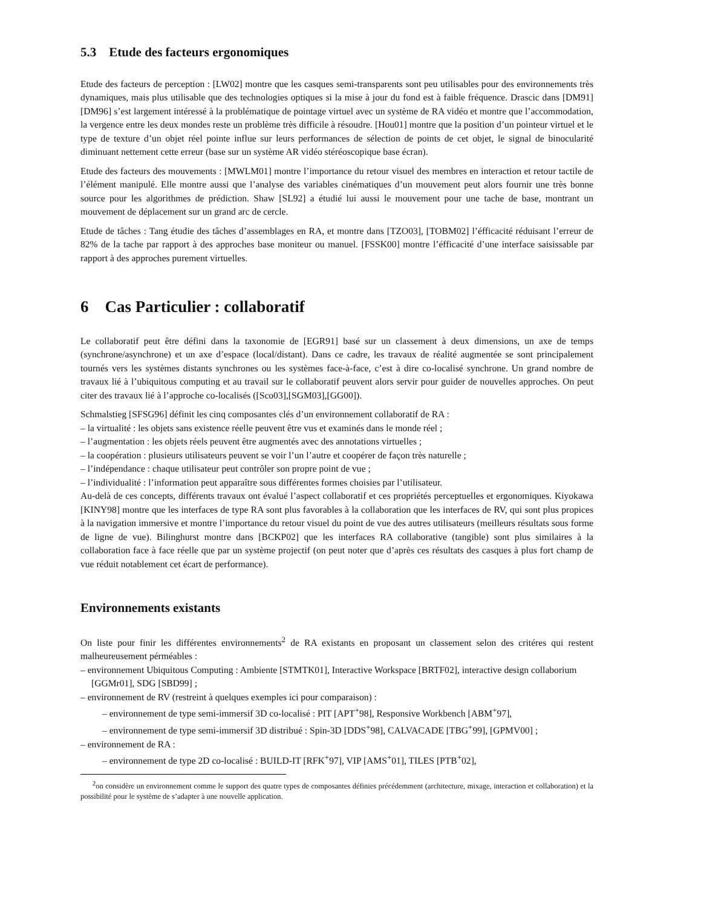5.3 Etude des facteurs ergonomiques
Etude des facteurs de perception : [LW02] montre que les casques semi-transparents sont peu utilisables pour des environnements très dynamiques, mais plus utilisable que des technologies optiques si la mise à jour du fond est à faible fréquence. Drascic dans [DM91] [DM96] s’est largement intéressé à la problématique de pointage virtuel avec un système de RA vidéo et montre que l’accommodation, la vergence entre les deux mondes reste un problème très difficile à résoudre. [Hou01] montre que la position d’un pointeur virtuel et le type de texture d’un objet réel pointe influe sur leurs performances de sélection de points de cet objet, le signal de binocularité diminuant nettement cette erreur (base sur un système AR vidéo stéréoscopique base écran).
Etude des facteurs des mouvements : [MWLM01] montre l’importance du retour visuel des membres en interaction et retour tactile de l’élément manipulé. Elle montre aussi que l’analyse des variables cinématiques d’un mouvement peut alors fournir une très bonne source pour les algorithmes de prédiction. Shaw [SL92] a étudié lui aussi le mouvement pour une tache de base, montrant un mouvement de déplacement sur un grand arc de cercle.
Etude de tâches : Tang étudie des tâches d’assemblages en RA, et montre dans [TZO03], [TOBM02] l’éfficacité réduisant l’erreur de 82% de la tache par rapport à des approches base moniteur ou manuel. [FSSK00] montre l’éfficacité d’une interface saisissable par rapport à des approches purement virtuelles.
6 Cas Particulier : collaboratif
Le collaboratif peut être défini dans la taxonomie de [EGR91] basé sur un classement à deux dimensions, un axe de temps (synchrone/asynchrone) et un axe d’espace (local/distant). Dans ce cadre, les travaux de réalité augmentée se sont principalement tournés vers les systèmes distants synchrones ou les systèmes face-à-face, c’est à dire co-localisé synchrone. Un grand nombre de travaux lié à l’ubiquitous computing et au travail sur le collaboratif peuvent alors servir pour guider de nouvelles approches. On peut citer des travaux lié à l’approche co-localisés ([Sco03],[SGM03],[GG00]).
Schmalstieg [SFSG96] définit les cinq composantes clés d’un environnement collaboratif de RA :
– la virtualité : les objets sans existence réelle peuvent être vus et examinés dans le monde réel ;
– l’augmentation : les objets réels peuvent être augmentés avec des annotations virtuelles ;
– la coopération : plusieurs utilisateurs peuvent se voir l’un l’autre et coopérer de façon très naturelle ;
– l’indépendance : chaque utilisateur peut contrôler son propre point de vue ;
– l’individualité : l’information peut apparaître sous différentes formes choisies par l’utilisateur.
Au-delà de ces concepts, différents travaux ont évalué l’aspect collaboratif et ces propriétés perceptuelles et ergonomiques. Kiyokawa [KINY98] montre que les interfaces de type RA sont plus favorables à la collaboration que les interfaces de RV, qui sont plus propices à la navigation immersive et montre l’importance du retour visuel du point de vue des autres utilisateurs (meilleurs résultats sous forme de ligne de vue). Bilinghurst montre dans [BCKP02] que les interfaces RA collaborative (tangible) sont plus similaires à la collaboration face à face réelle que par un système projectif (on peut noter que d’après ces résultats des casques à plus fort champ de vue réduit notablement cet écart de performance).
Environnements existants
On liste pour finir les différentes environnements<sup>2</sup> de RA existants en proposant un classement selon des critéres qui restent malheureusement pérméables :
– environnement Ubiquitous Computing : Ambiente [STMTK01], Interactive Workspace [BRTF02], interactive design collaborium [GGMr01], SDG [SBD99] ;
– environnement de RV (restreint à quelques exemples ici pour comparaison) :
– environnement de type semi-immersif 3D co-localisé : PIT [APT<sup>+</sup>98], Responsive Workbench [ABM<sup>+</sup>97],
– environnement de type semi-immersif 3D distribué : Spin-3D [DDS<sup>+</sup>98], CALVACADE [TBG<sup>+</sup>99], [GPMV00] ;
– environnement de RA :
– environnement de type 2D co-localisé : BUILD-IT [RFK<sup>+</sup>97], VIP [AMS<sup>+</sup>01], TILES [PTB<sup>+</sup>02],
<sup>2</sup> on considère un environnement comme le support des quatre types de composantes définies précédemment (architecture, mixage, interaction et collaboration) et la possibilité pour le système de s’adapter à une nouvelle application.